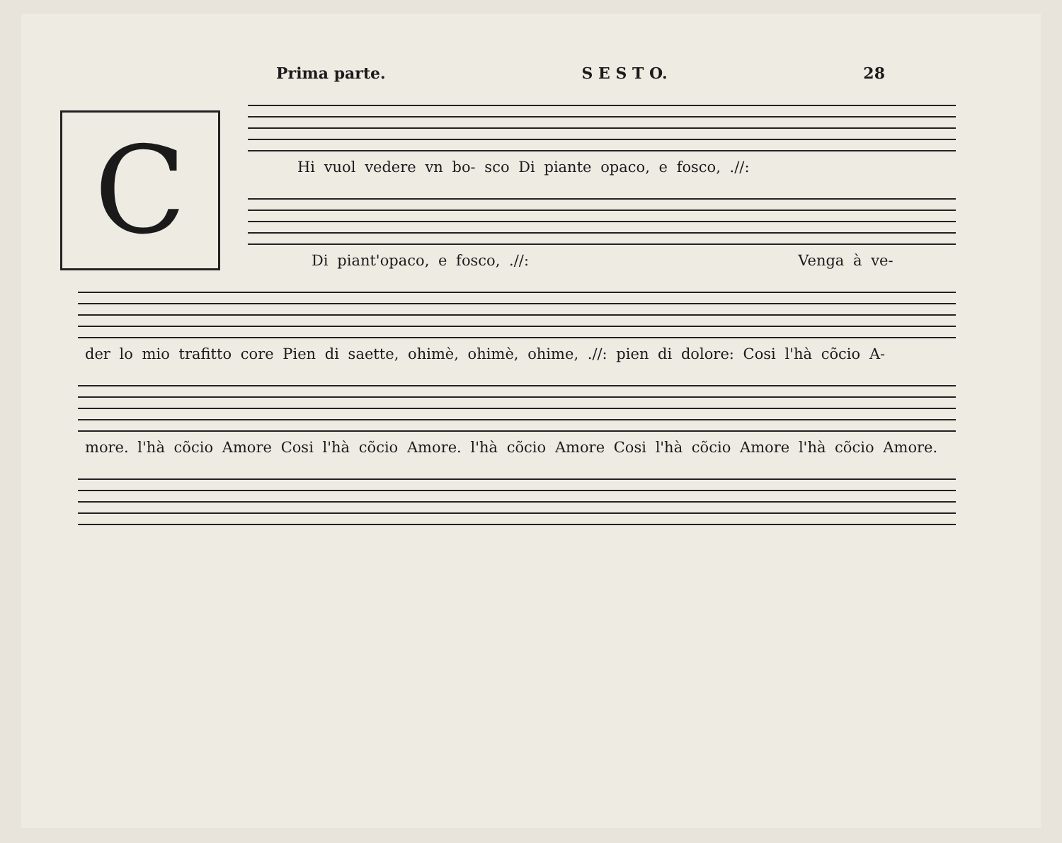Prima parte. S E S T O. 28
C
Hi vuol vedere vn bo- sco Di piante opaco, e fosco, .//:
Di piant'opaco, e fosco, .//: Venga à ve-
der lo mio trafitto core Pien di saette, ohimè, ohimè, ohime, .//: pien di dolore: Cosi l'hà cõcio A-
more. l'hà cõcio Amore Cosi l'hà cõcio Amore. l'hà cõcio Amore Cosi l'hà cõcio Amore l'hà cõcio Amore.